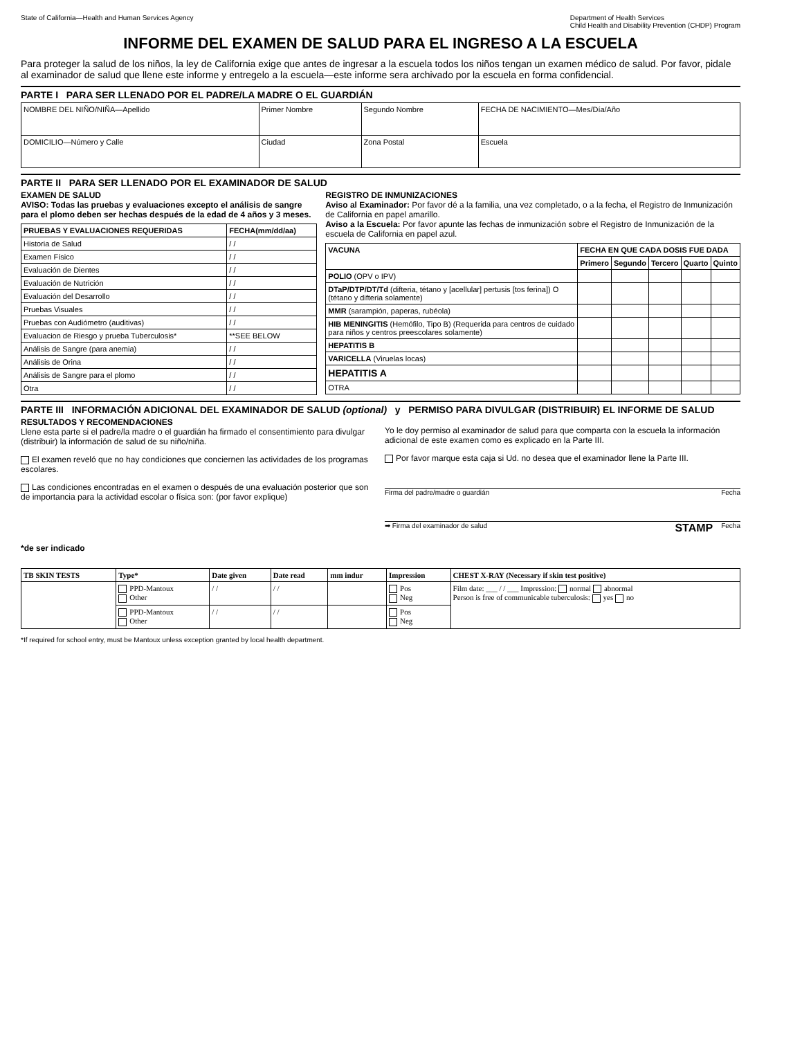State of California—Health and Human Services Agency Department of Health Services
Child Health and Disability Prevention (CHDP) Program
INFORME DEL EXAMEN DE SALUD PARA EL INGRESO A LA ESCUELA
Para proteger la salud de los niños, la ley de California exige que antes de ingresar a la escuela todos los niños tengan un examen médico de salud. Por favor, pidale al examinador de salud que llene este informe y entregelo a la escuela—este informe sera archivado por la escuela en forma confidencial.
PARTE I PARA SER LLENADO POR EL PADRE/LA MADRE O EL GUARDIÁN
| NOMBRE DEL NIÑO/NIÑA—Apellido | Primer Nombre | Segundo Nombre | FECHA DE NACIMIENTO—Mes/Día/Año |
| DOMICILIO—Número y Calle | Ciudad | Zona Postal | Escuela |
PARTE II PARA SER LLENADO POR EL EXAMINADOR DE SALUD
EXAMEN DE SALUD
AVISO: Todas las pruebas y evaluaciones excepto el análisis de sangre para el plomo deben ser hechas después de la edad de 4 años y 3 meses.
| PRUEBAS Y EVALUACIONES REQUERIDAS | FECHA(mm/dd/aa) |
| --- | --- |
| Historia de Salud | / / |
| Examen Físico | / / |
| Evaluación de Dientes | / / |
| Evaluación de Nutrición | / / |
| Evaluación del Desarrollo | / / |
| Pruebas Visuales | / / |
| Pruebas con Audiómetro (auditivas) | / / |
| Evaluacion de Riesgo y prueba Tuberculosis* | **SEE BELOW |
| Análisis de Sangre (para anemia) | / / |
| Análisis de Orina | / / |
| Análisis de Sangre para el plomo | / / |
| Otra | / / |
REGISTRO DE INMUNIZACIONES
Aviso al Examinador: Por favor dé a la familia, una vez completado, o a la fecha, el Registro de Inmunización de California en papel amarillo.
Aviso a la Escuela: Por favor apunte las fechas de inmunización sobre el Registro de Inmunización de la escuela de California en papel azul.
| VACUNA | FECHA EN QUE CADA DOSIS FUE DADA | | | | |
| --- | --- | --- | --- | --- | --- |
| | Primero | Segundo | Tercero | Quarto | Quinto |
| POLIO (OPV o IPV) | | | | | |
| DTaP/DTP/DT/Td (difteria, tétano y [acellular] pertusis [tos ferina]) O (tétano y difteria solamente) | | | | | |
| MMR (sarampión, paperas, rubéola) | | | | | |
| HIB MENINGITIS (Hemófilo, Tipo B) (Requerida para centros de cuidado para niños y centros preescolares solamente) | | | | | |
| HEPATITIS B | | | | | |
| VARICELLA (Viruelas locas) | | | | | |
| HEPATITIS A | | | | | |
| OTRA | | | | | |
PARTE III INFORMACIÓN ADICIONAL DEL EXAMINADOR DE SALUD (optional) y PERMISO PARA DIVULGAR (DISTRIBUIR) EL INFORME DE SALUD
RESULTADOS Y RECOMENDACIONES
Llene esta parte si el padre/la madre o el guardián ha firmado el consentimiento para divulgar (distribuir) la información de salud de su niño/niña.
El examen reveló que no hay condiciones que conciernen las actividades de los programas escolares.
Las condiciones encontradas en el examen o después de una evaluación posterior que son de importancia para la actividad escolar o física son: (por favor explique)
*de ser indicado
Yo le doy permiso al examinador de salud para que comparta con la escuela la información adicional de este examen como es explicado en la Parte III.
Por favor marque esta caja si Ud. no desea que el examinador llene la Parte III.
Firma del padre/madre o guardián Fecha
➡ Firma del examinador de salud STAMP Fecha
| TB SKIN TESTS | Type* | Date given | Date read | mm indur | Impression | CHEST X-RAY (Necessary if skin test positive) |
| --- | --- | --- | --- | --- | --- | --- |
| | PPD-Mantoux Other | / / | / / | | Pos Neg | Film date: ___ / / ___ Impression: normal abnormal Person is free of communicable tuberculosis: yes no |
| | PPD-Mantoux Other | / / | / / | | Pos Neg | |
*If required for school entry, must be Mantoux unless exception granted by local health department.